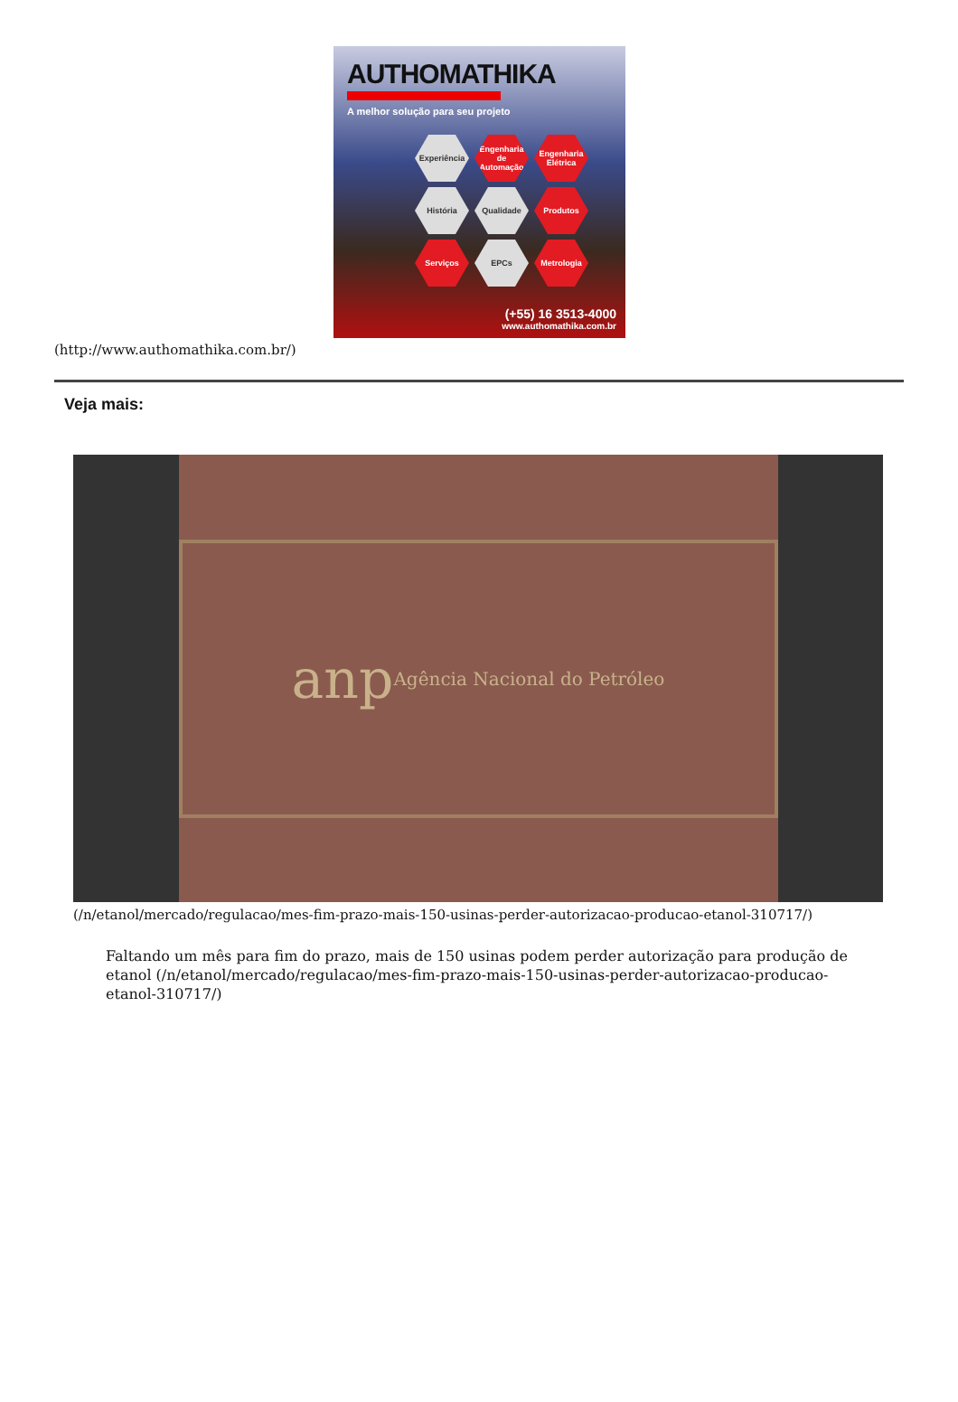AUTHOMATHIKA
A melhor solução para seu projeto
Experiência
Engenharia de Automação
Engenharia Elétrica
História
Qualidade
Produtos
Serviços
EPCs
Metrologia
(+55) 16 3513-4000
www.authomathika.com.br
(http://www.authomathika.com.br/)
Veja mais:
anp Agência Nacional do Petróleo
(/n/etanol/mercado/regulacao/mes-fim-prazo-mais-150-usinas-perder-autorizacao-producao-etanol-310717/)
Faltando um mês para fim do prazo, mais de 150 usinas podem perder autorização para produção de etanol (/n/etanol/mercado/regulacao/mes-fim-prazo-mais-150-usinas-perder-autorizacao-producao-etanol-310717/)